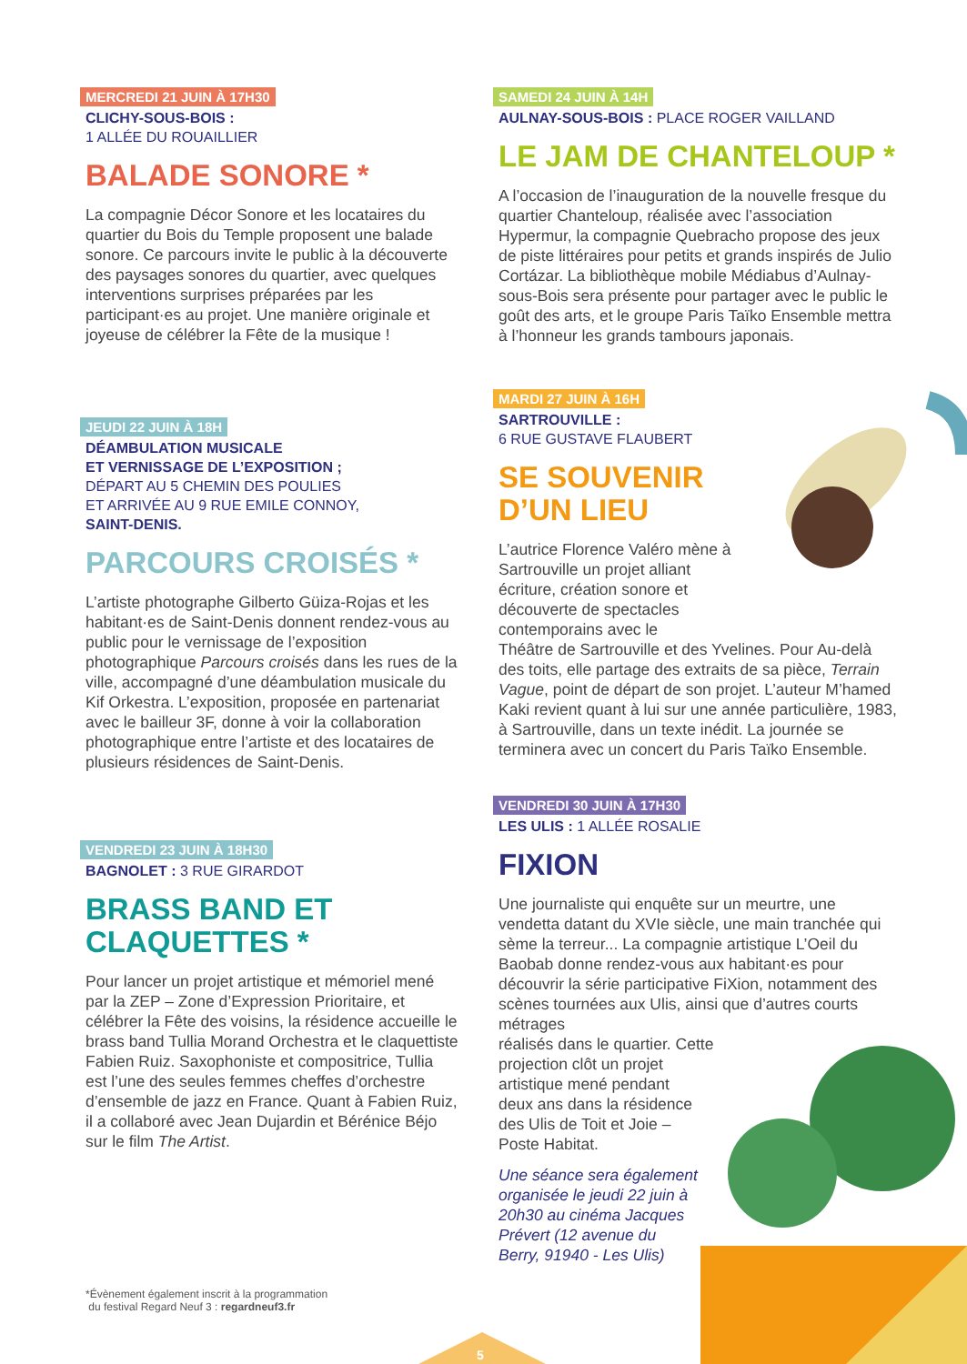MERCREDI 21 JUIN À 17H30
CLICHY-SOUS-BOIS :
1 ALLÉE DU ROUAILLIER
BALADE SONORE *
La compagnie Décor Sonore et les locataires du quartier du Bois du Temple proposent une balade sonore. Ce parcours invite le public à la découverte des paysages sonores du quartier, avec quelques interventions surprises préparées par les participant·es au projet. Une manière originale et joyeuse de célébrer la Fête de la musique !
JEUDI 22 JUIN À 18H
DÉAMBULATION MUSICALE
ET VERNISSAGE DE L’EXPOSITION ;
DÉPART AU 5 CHEMIN DES POULIES
ET ARRIVÉE AU 9 RUE EMILE CONNOY,
SAINT-DENIS.
PARCOURS CROISÉS *
L’artiste photographe Gilberto Güiza-Rojas et les habitant·es de Saint-Denis donnent rendez-vous au public pour le vernissage de l’exposition photographique Parcours croisés dans les rues de la ville, accompagné d’une déambulation musicale du Kif Orkestra. L’exposition, proposée en partenariat avec le bailleur 3F, donne à voir la collaboration photographique entre l’artiste et des locataires de plusieurs résidences de Saint-Denis.
VENDREDI 23 JUIN À 18H30
BAGNOLET : 3 RUE GIRARDOT
BRASS BAND ET
CLAQUETTES *
Pour lancer un projet artistique et mémoriel mené par la ZEP – Zone d’Expression Prioritaire, et célébrer la Fête des voisins, la résidence accueille le brass band Tullia Morand Orchestra et le claquettiste Fabien Ruiz. Saxophoniste et compositrice, Tullia est l’une des seules femmes cheffes d’orchestre d’ensemble de jazz en France. Quant à Fabien Ruiz, il a collaboré avec Jean Dujardin et Bérénice Béjo sur le film The Artist.
*Évènement également inscrit à la programmation
du festival Regard Neuf 3 : regardneuf3.fr
SAMEDI 24 JUIN À 14H
AULNAY-SOUS-BOIS : PLACE ROGER VAILLAND
LE JAM DE CHANTELOUP *
A l’occasion de l’inauguration de la nouvelle fresque du quartier Chanteloup, réalisée avec l’association Hypermur, la compagnie Quebracho propose des jeux de piste littéraires pour petits et grands inspirés de Julio Cortázar. La bibliothèque mobile Médiabus d’Aulnay-sous-Bois sera présente pour partager avec le public le goût des arts, et le groupe Paris Taïko Ensemble mettra à l’honneur les grands tambours japonais.
MARDI 27 JUIN À 16H
SARTROUVILLE :
6 RUE GUSTAVE FLAUBERT
SE SOUVENIR
D’UN LIEU
L’autrice Florence Valéro mène à
Sartrouville un projet alliant
écriture, création sonore et
découverte de spectacles
contemporains avec le
Théâtre de Sartrouville et des Yvelines. Pour Au-delà des toits, elle partage des extraits de sa pièce, Terrain Vague, point de départ de son projet. L’auteur M’hamed Kaki revient quant à lui sur une année particulière, 1983, à Sartrouville, dans un texte inédit. La journée se terminera avec un concert du Paris Taïko Ensemble.
VENDREDI 30 JUIN À 17H30
LES ULIS : 1 ALLÉE ROSALIE
FIXION
Une journaliste qui enquête sur un meurtre, une vendetta datant du XVIe siècle, une main tranchée qui sème la terreur... La compagnie artistique L’Oeil du Baobab donne rendez-vous aux habitant·es pour découvrir la série participative FiXion, notamment des scènes tournées aux Ulis, ainsi que d’autres courts métrages
réalisés dans le quartier. Cette
projection clôt un projet
artistique mené pendant
deux ans dans la résidence
des Ulis de Toit et Joie –
Poste Habitat.
Une séance sera également
organisée le jeudi 22 juin à
20h30 au cinéma Jacques
Prévert (12 avenue du
Berry, 91940 - Les Ulis)
5